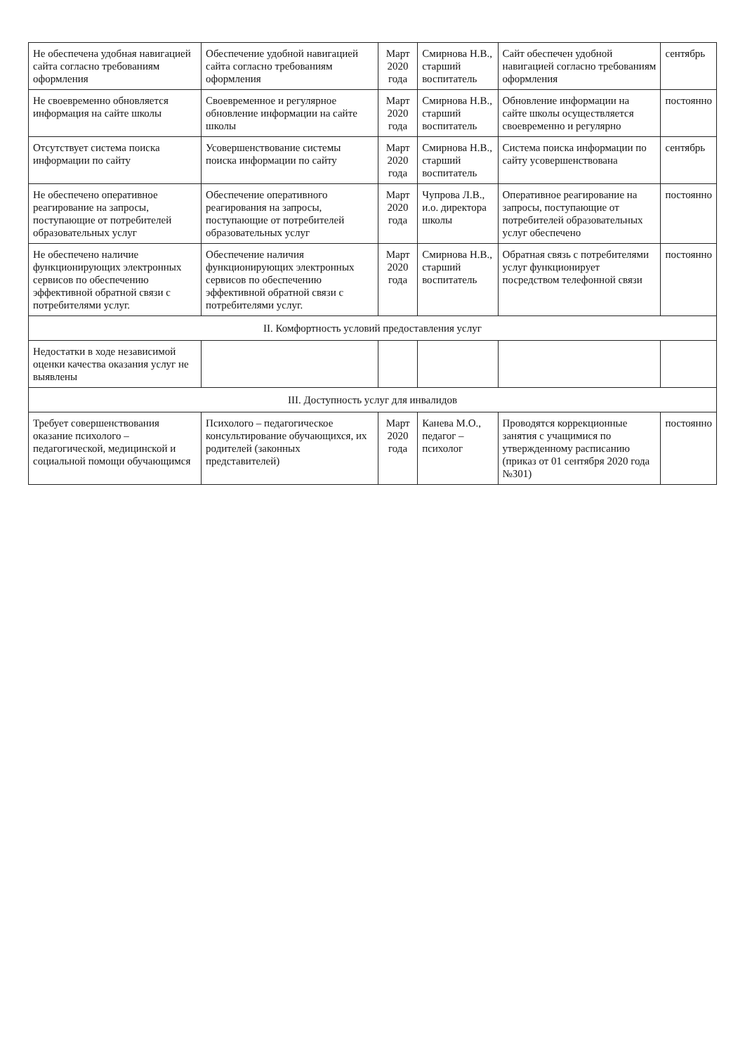| Не обеспечена удобная навигацией сайта согласно требованиям оформления | Обеспечение удобной навигацией сайта согласно требованиям оформления | Март 2020 года | Смирнова Н.В., старший воспитатель | Сайт обеспечен удобной навигацией согласно требованиям оформления | сентябрь |
| Не своевременно обновляется информация на сайте школы | Своевременное и регулярное обновление информации на сайте школы | Март 2020 года | Смирнова Н.В., старший воспитатель | Обновление информации на сайте школы осуществляется своевременно и регулярно | постоянно |
| Отсутствует система поиска информации по сайту | Усовершенствование системы поиска информации по сайту | Март 2020 года | Смирнова Н.В., старший воспитатель | Система поиска информации по сайту усовершенствована | сентябрь |
| Не обеспечено оперативное реагирование на запросы, поступающие от потребителей образовательных услуг | Обеспечение оперативного реагирования на запросы, поступающие от потребителей образовательных услуг | Март 2020 года | Чупрова Л.В., и.о. директора школы | Оперативное реагирование на запросы, поступающие от потребителей образовательных услуг обеспечено | постоянно |
| Не обеспечено наличие функционирующих электронных сервисов по обеспечению эффективной обратной связи с потребителями услуг. | Обеспечение наличия функционирующих электронных сервисов по обеспечению эффективной обратной связи с потребителями услуг. | Март 2020 года | Смирнова Н.В., старший воспитатель | Обратная связь с потребителями услуг функционирует посредством телефонной связи | постоянно |
| II. Комфортность условий предоставления услуг | | | | | |
| Недостатки в ходе независимой оценки качества оказания услуг не выявлены | | | | | |
| III. Доступность услуг для инвалидов | | | | | |
| Требует совершенствования оказание психолого – педагогической, медицинской и социальной помощи обучающимся | Психолого – педагогическое консультирование обучающихся, их родителей (законных представителей) | Март 2020 года | Канева М.О., педагог – психолог | Проводятся коррекционные занятия с учащимися по утвержденному расписанию (приказ от 01 сентября 2020 года №301) | постоянно |